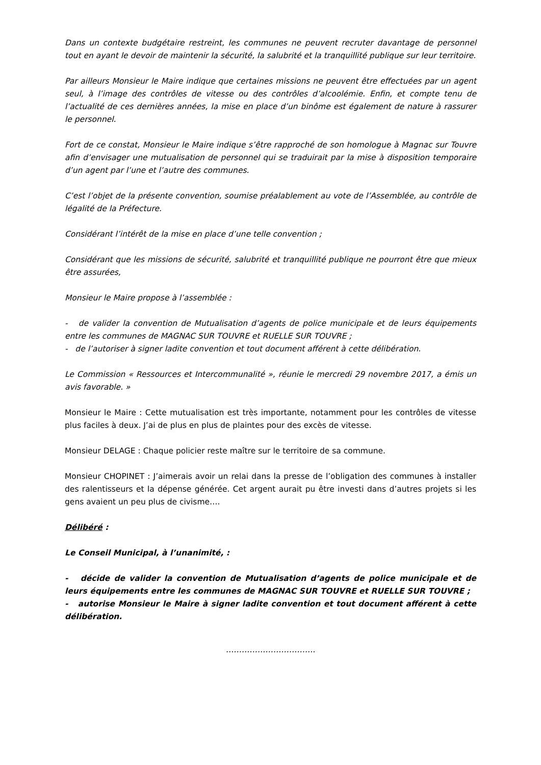Dans un contexte budgétaire restreint, les communes ne peuvent recruter davantage de personnel tout en ayant le devoir de maintenir la sécurité, la salubrité et la tranquillité publique sur leur territoire.
Par ailleurs Monsieur le Maire indique que certaines missions ne peuvent être effectuées par un agent seul, à l’image des contrôles de vitesse ou des contrôles d’alcoolémie. Enfin, et compte tenu de l’actualité de ces dernières années, la mise en place d’un binôme est également de nature à rassurer le personnel.
Fort de ce constat, Monsieur le Maire indique s’être rapproché de son homologue à Magnac sur Touvre afin d’envisager une mutualisation de personnel qui se traduirait par la mise à disposition temporaire d’un agent par l’une et l’autre des communes.
C’est l’objet de la présente convention, soumise préalablement au vote de l’Assemblée, au contrôle de légalité de la Préfecture.
Considérant l’intérêt de la mise en place d’une telle convention ;
Considérant que les missions de sécurité, salubrité et tranquillité publique ne pourront être que mieux être assurées,
Monsieur le Maire propose à l’assemblée :
- de valider la convention de Mutualisation d’agents de police municipale et de leurs équipements entre les communes de MAGNAC SUR TOUVRE et RUELLE SUR TOUVRE ;
- de l’autoriser à signer ladite convention et tout document afférent à cette délibération.
Le Commission « Ressources et Intercommunalité », réunie le mercredi 29 novembre 2017, a émis un avis favorable. »
Monsieur le Maire : Cette mutualisation est très importante, notamment pour les contrôles de vitesse plus faciles à deux. J’ai de plus en plus de plaintes pour des excès de vitesse.
Monsieur DELAGE : Chaque policier reste maître sur le territoire de sa commune.
Monsieur CHOPINET : J’aimerais avoir un relai dans la presse de l’obligation des communes à installer des ralentisseurs et la dépense générée. Cet argent aurait pu être investi dans d’autres projets si les gens avaient un peu plus de civisme….
Délibéré :
Le Conseil Municipal, à l’unanimité, :
- décide de valider la convention de Mutualisation d’agents de police municipale et de leurs équipements entre les communes de MAGNAC SUR TOUVRE et RUELLE SUR TOUVRE ;
- autorise Monsieur le Maire à signer ladite convention et tout document afférent à cette délibération.
…………………………….